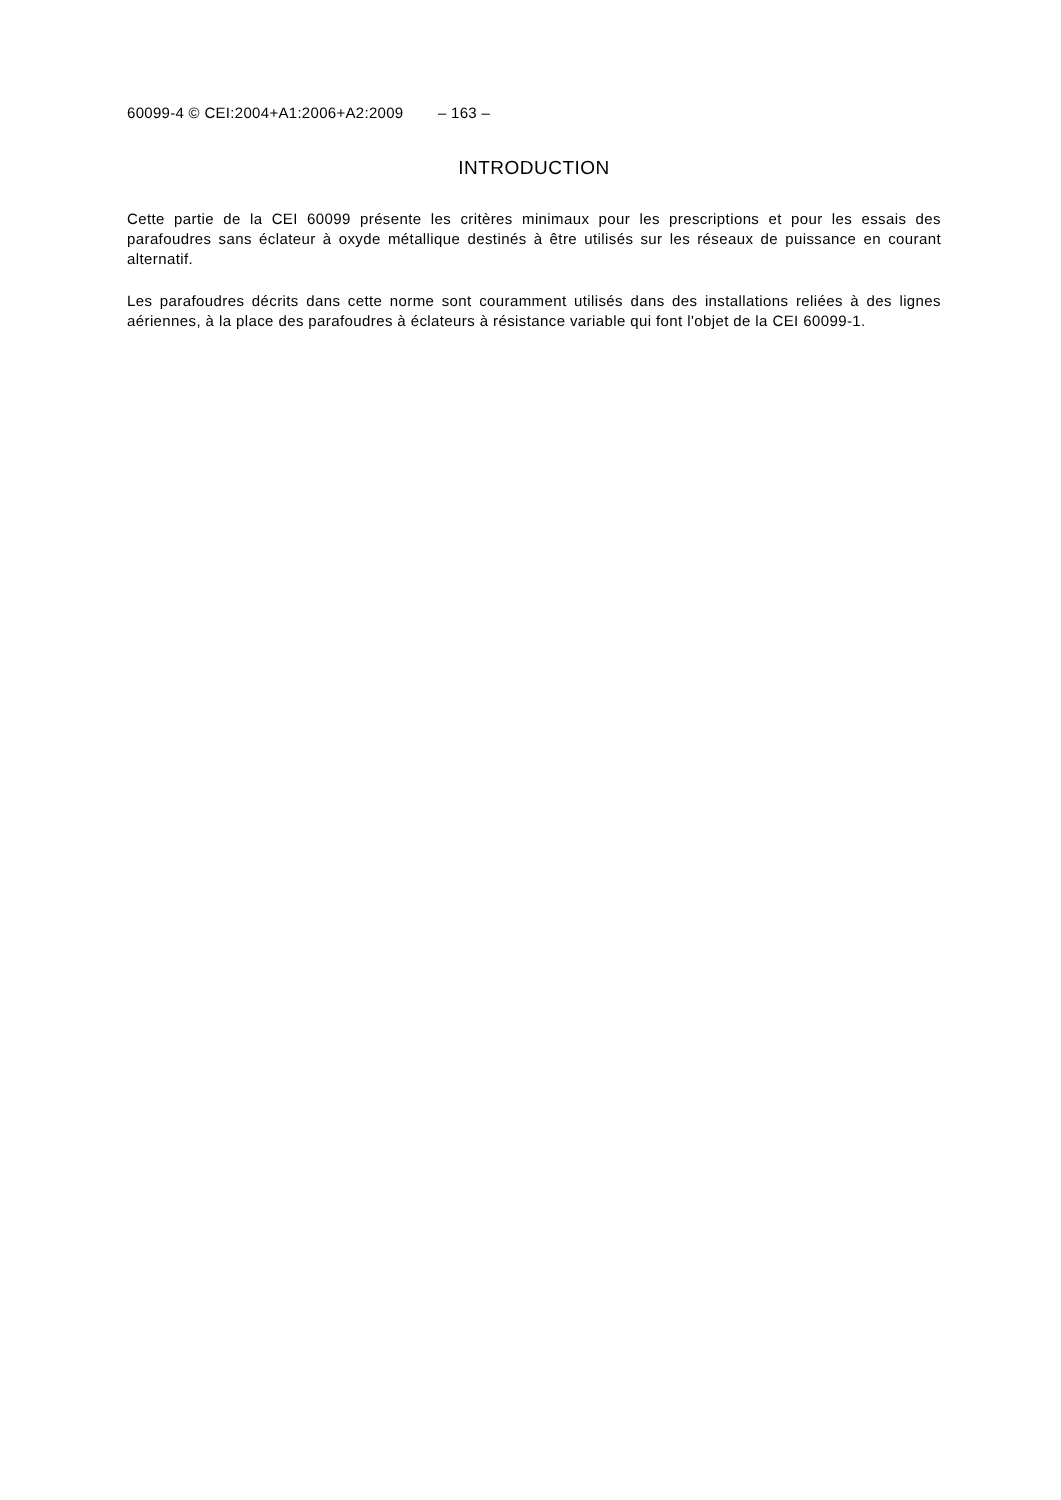60099-4 © CEI:2004+A1:2006+A2:2009 – 163 –
INTRODUCTION
Cette partie de la CEI 60099 présente les critères minimaux pour les prescriptions et pour les essais des parafoudres sans éclateur à oxyde métallique destinés à être utilisés sur les réseaux de puissance en courant alternatif.
Les parafoudres décrits dans cette norme sont couramment utilisés dans des installations reliées à des lignes aériennes, à la place des parafoudres à éclateurs à résistance variable qui font l'objet de la CEI 60099-1.